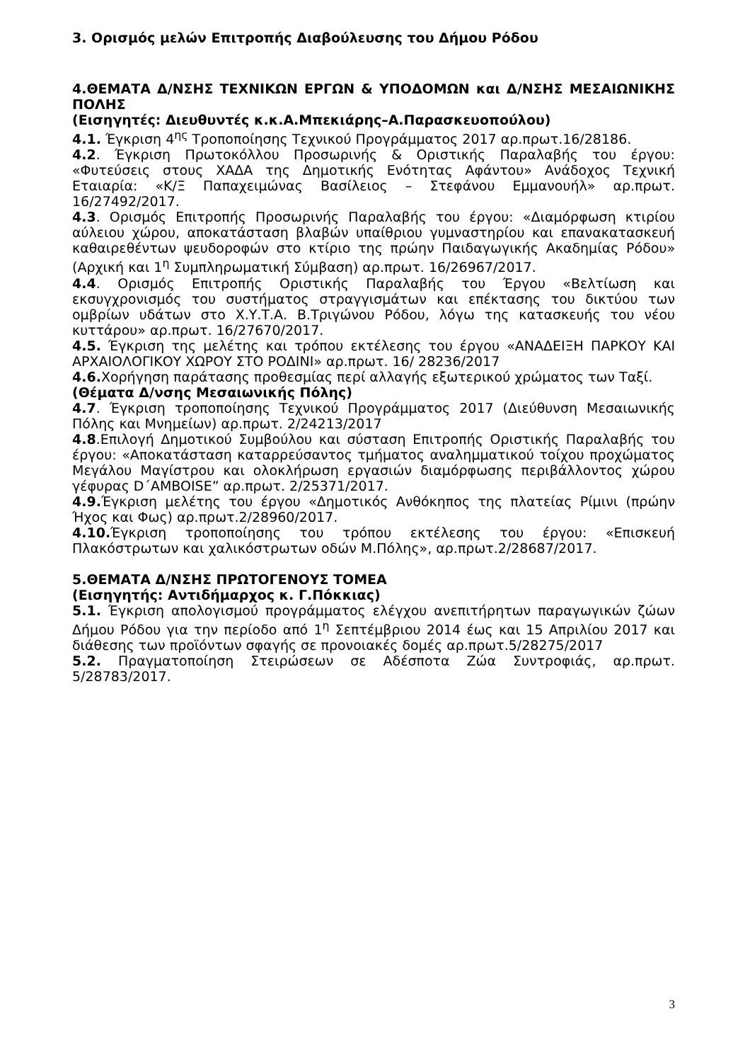3. Ορισμός μελών Επιτροπής Διαβούλευσης του Δήμου Ρόδου
4.ΘΕΜΑΤΑ Δ/ΝΣΗΣ ΤΕΧΝΙΚΩΝ ΕΡΓΩΝ & ΥΠΟΔΟΜΩΝ και Δ/ΝΣΗΣ ΜΕΣΑΙΩΝΙΚΗΣ ΠΟΛΗΣ
(Εισηγητές: Διευθυντές κ.κ.Α.Μπεκιάρης–Α.Παρασκευοπούλου)
4.1. Έγκριση 4<sup>ης</sup> Τροποποίησης Τεχνικού Προγράμματος 2017 αρ.πρωτ.16/28186.
4.2. Έγκριση Πρωτοκόλλου Προσωρινής & Οριστικής Παραλαβής του έργου: «Φυτεύσεις στους ΧΑΔΑ της Δημοτικής Ενότητας Αφάντου» Ανάδοχος Τεχνική Εταιαρία: «Κ/Ξ Παπαχειμώνας Βασίλειος – Στεφάνου Εμμανουήλ» αρ.πρωτ. 16/27492/2017.
4.3. Ορισμός Επιτροπής Προσωρινής Παραλαβής του έργου: «Διαμόρφωση κτιρίου αύλειου χώρου, αποκατάσταση βλαβών υπαίθριου γυμναστηρίου και επανακατασκευή καθαιρεθέντων ψευδοροφών στο κτίριο της πρώην Παιδαγωγικής Ακαδημίας Ρόδου» (Αρχική και 1<sup>η</sup> Συμπληρωματική Σύμβαση) αρ.πρωτ. 16/26967/2017.
4.4. Ορισμός Επιτροπής Οριστικής Παραλαβής του Έργου «Βελτίωση και εκσυγχρονισμός του συστήματος στραγγισμάτων και επέκτασης του δικτύου των ομβρίων υδάτων στο Χ.Υ.Τ.Α. Β.Τριγώνου Ρόδου, λόγω της κατασκευής του νέου κυττάρου» αρ.πρωτ. 16/27670/2017.
4.5. Έγκριση της μελέτης και τρόπου εκτέλεσης του έργου «ΑΝΑΔΕΙΞΗ ΠΑΡΚΟΥ ΚΑΙ ΑΡΧΑΙΟΛΟΓΙΚΟΥ ΧΩΡΟΥ ΣΤΟ ΡΟΔΙΝΙ» αρ.πρωτ. 16/ 28236/2017
4.6. Χορήγηση παράτασης προθεσμίας περί αλλαγής εξωτερικού χρώματος των Ταξί.
(Θέματα Δ/νσης Μεσαιωνικής Πόλης)
4.7. Έγκριση τροποποίησης Τεχνικού Προγράμματος 2017 (Διεύθυνση Μεσαιωνικής Πόλης και Μνημείων) αρ.πρωτ. 2/24213/2017
4.8.Επιλογή Δημοτικού Συμβούλου και σύσταση Επιτροπής Οριστικής Παραλαβής του έργου: «Αποκατάσταση καταρρεύσαντος τμήματος αναλημματικού τοίχου προχώματος Μεγάλου Μαγίστρου και ολοκλήρωση εργασιών διαμόρφωσης περιβάλλοντος χώρου γέφυρας D΄AMBOISE” αρ.πρωτ. 2/25371/2017.
4.9. Έγκριση μελέτης του έργου «Δημοτικός Ανθόκηπος της πλατείας Ρίμινι (πρώην Ήχος και Φως) αρ.πρωτ.2/28960/2017.
4.10. Έγκριση τροποποίησης του τρόπου εκτέλεσης του έργου: «Επισκευή Πλακόστρωτων και χαλικόστρωτων οδών Μ.Πόλης», αρ.πρωτ.2/28687/2017.
5.ΘΕΜΑΤΑ Δ/ΝΣΗΣ ΠΡΩΤΟΓΕΝΟΥΣ ΤΟΜΕΑ
(Εισηγητής: Αντιδήμαρχος κ. Γ.Πόκκιας)
5.1. Έγκριση απολογισμού προγράμματος ελέγχου ανεπιτήρητων παραγωγικών ζώων Δήμου Ρόδου για την περίοδο από 1<sup>η</sup> Σεπτέμβριου 2014 έως και 15 Απριλίου 2017 και διάθεσης των προϊόντων σφαγής σε προνοιακές δομές αρ.πρωτ.5/28275/2017
5.2. Πραγματοποίηση Στειρώσεων σε Αδέσποτα Ζώα Συντροφιάς, αρ.πρωτ. 5/28783/2017.
3